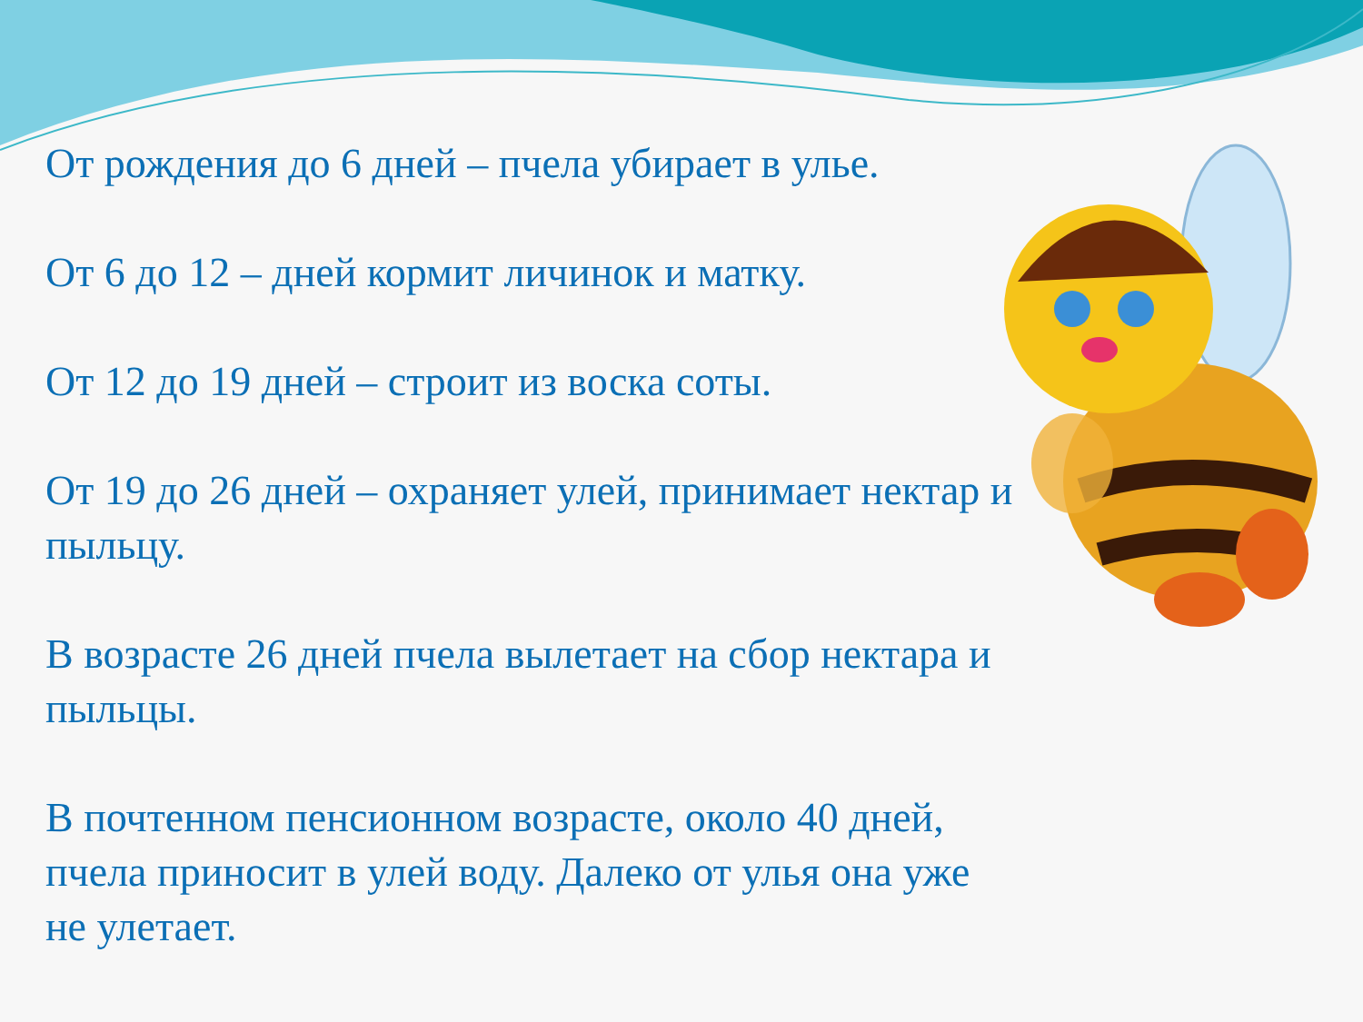От рождения до 6 дней – пчела убирает в улье.
От 6 до 12 – дней кормит личинок и матку.
От 12 до 19 дней – строит из воска соты.
От 19 до 26 дней – охраняет улей, принимает нектар и пыльцу.
В возрасте 26 дней пчела вылетает на сбор нектара и пыльцы.
В почтенном пенсионном возрасте, около 40 дней, пчела приносит в улей воду. Далеко от улья она уже не улетает.